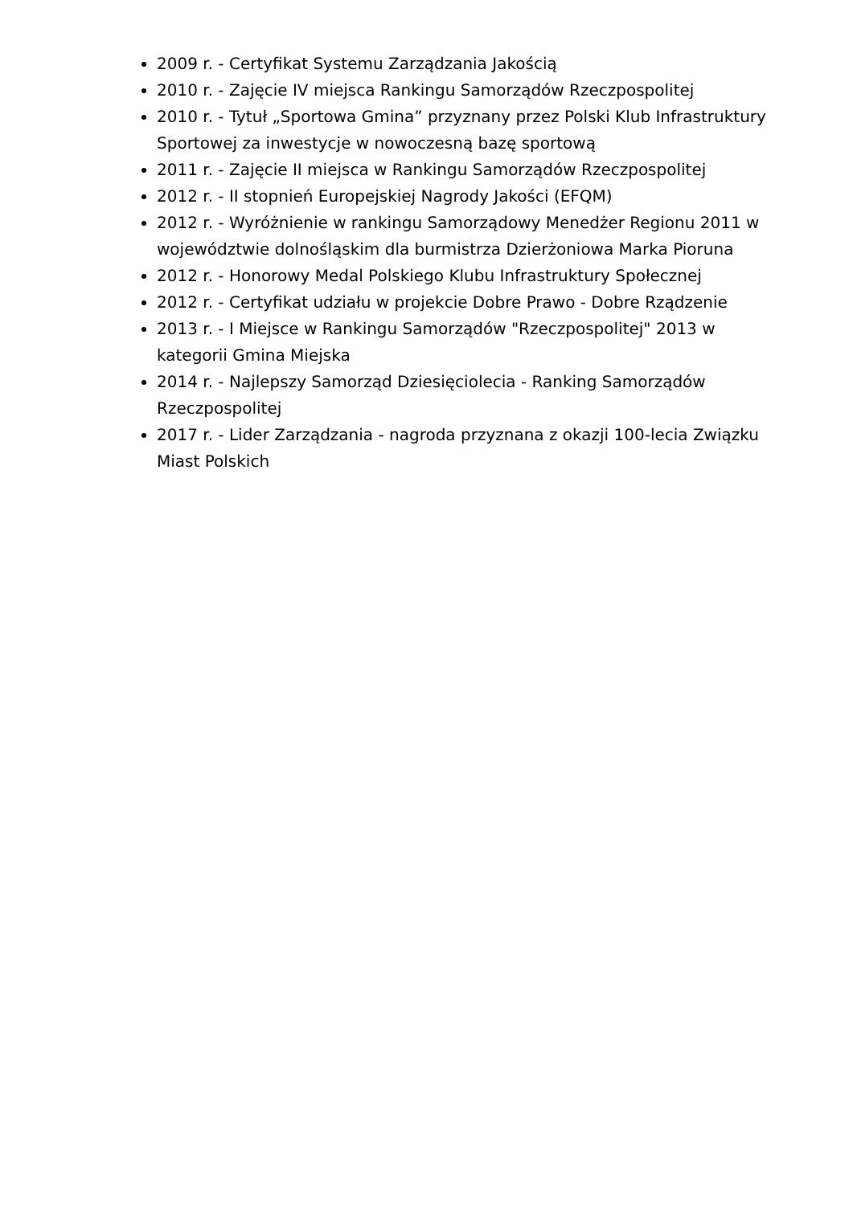2009 r. - Certyfikat Systemu Zarządzania Jakością
2010 r. - Zajęcie IV miejsca Rankingu Samorządów Rzeczpospolitej
2010 r. - Tytuł „Sportowa Gmina” przyznany przez Polski Klub Infrastruktury Sportowej za inwestycje w nowoczesną bazę sportową
2011 r. - Zajęcie II miejsca w Rankingu Samorządów Rzeczpospolitej
2012 r. - II stopnień Europejskiej Nagrody Jakości (EFQM)
2012 r. - Wyróżnienie w rankingu Samorządowy Menedżer Regionu 2011 w województwie dolnośląskim dla burmistrza Dzierżoniowa Marka Pioruna
2012 r. - Honorowy Medal Polskiego Klubu Infrastruktury Społecznej
2012 r. - Certyfikat udziału w projekcie Dobre Prawo - Dobre Rządzenie
2013 r. - I Miejsce w Rankingu Samorządów "Rzeczpospolitej" 2013 w kategorii Gmina Miejska
2014 r. - Najlepszy Samorząd Dziesięciolecia - Ranking Samorządów Rzeczpospolitej
2017 r. - Lider Zarządzania - nagroda przyznana z okazji 100-lecia Związku Miast Polskich